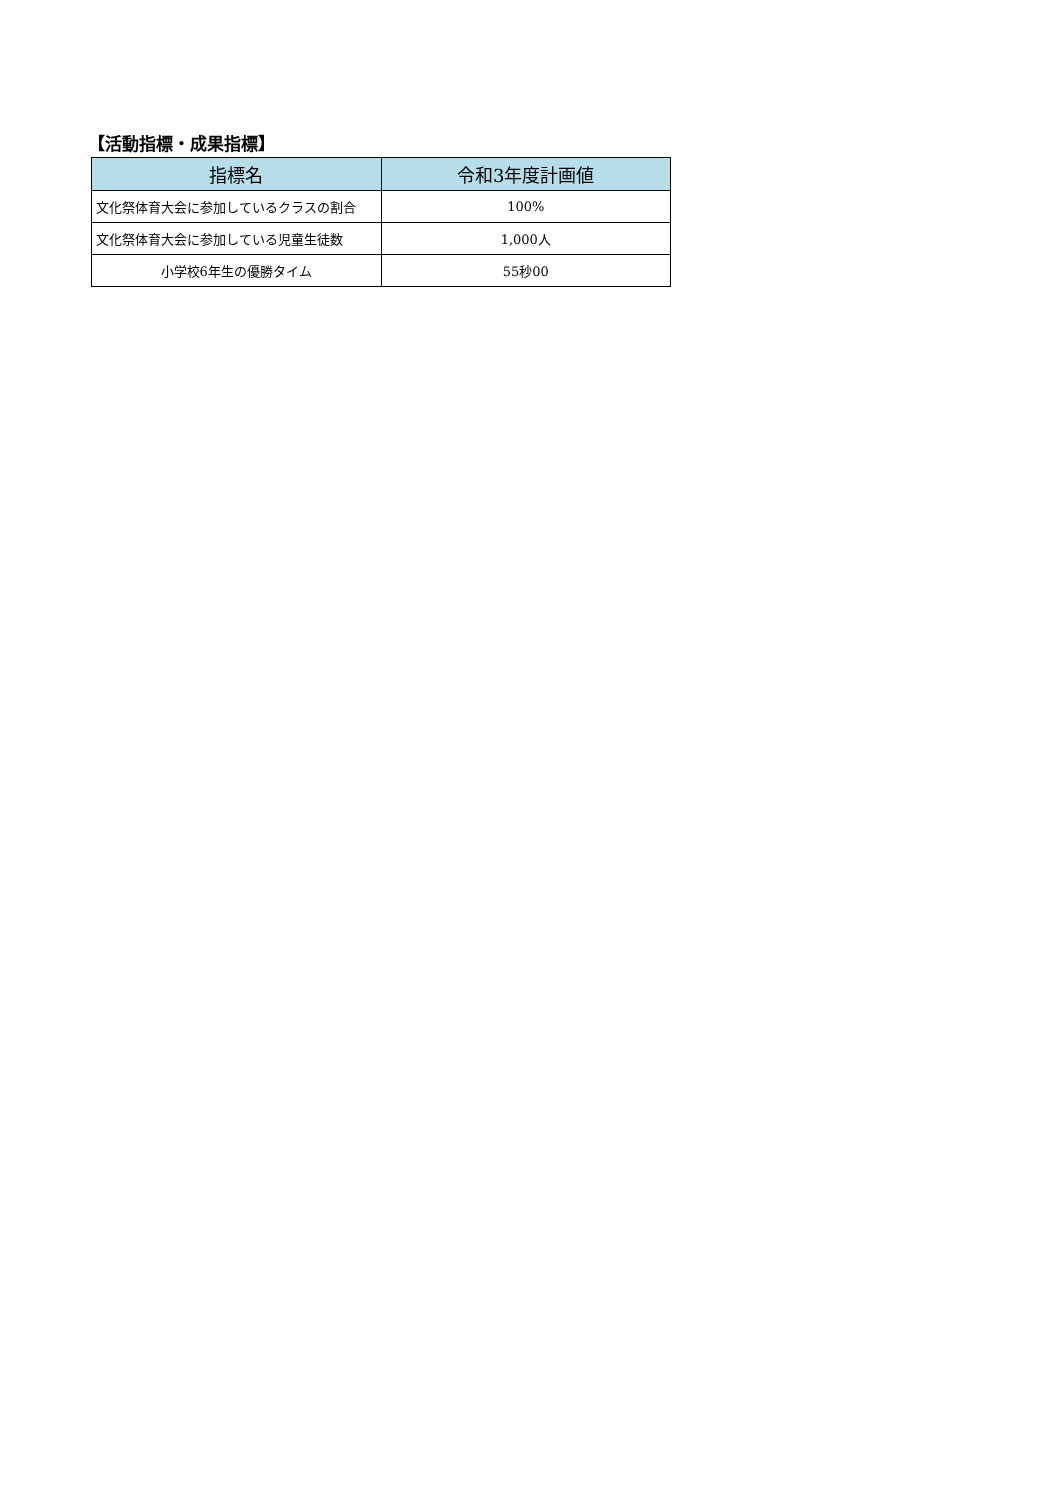【活動指標・成果指標】
| 指標名 | 令和3年度計画値 |
| --- | --- |
| 文化祭体育大会に参加しているクラスの割合 | 100% |
| 文化祭体育大会に参加している児童生徒数 | 1,000人 |
| 小学校6年生の優勝タイム | 55秒00 |